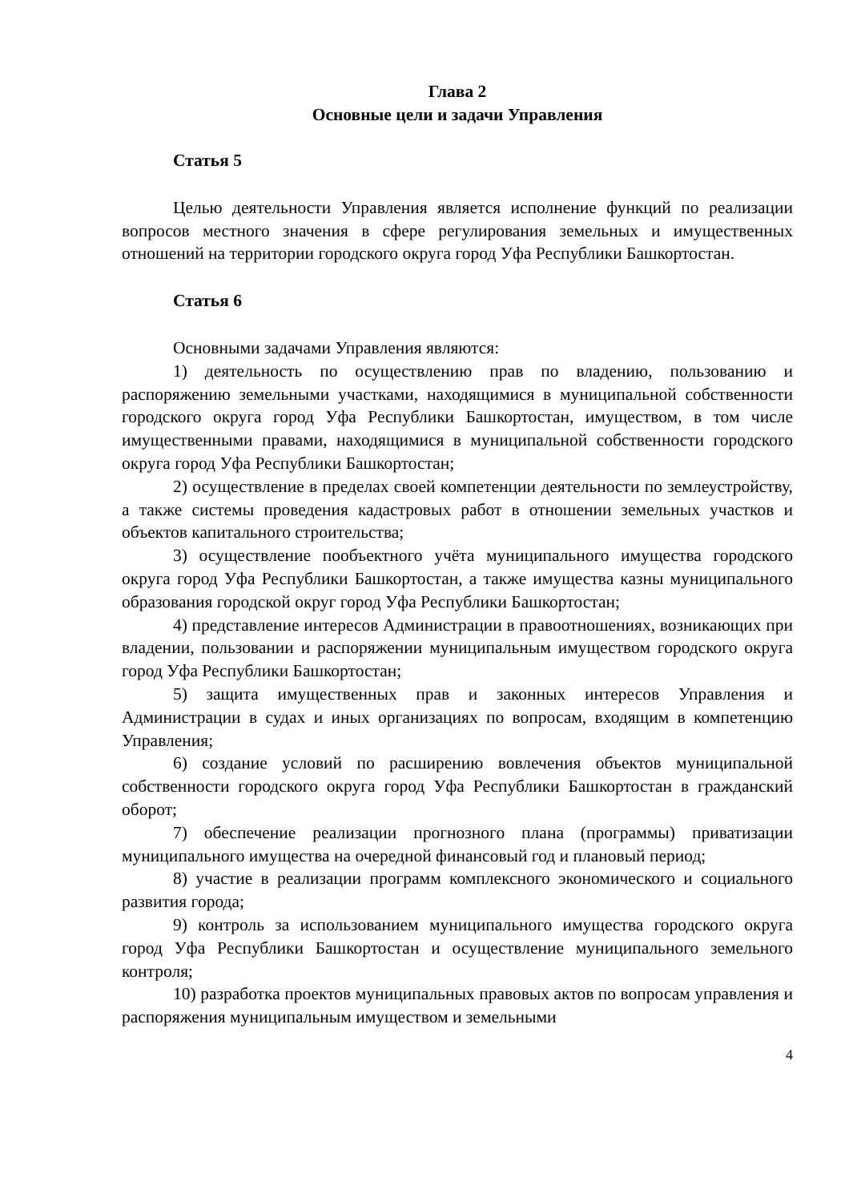Глава 2
Основные цели и задачи Управления
Статья 5
Целью деятельности Управления является исполнение функций по реализации вопросов местного значения в сфере регулирования земельных и имущественных отношений на территории городского округа город Уфа Республики Башкортостан.
Статья 6
Основными задачами Управления являются:
1) деятельность по осуществлению прав по владению, пользованию и распоряжению земельными участками, находящимися в муниципальной собственности городского округа город Уфа Республики Башкортостан, имуществом, в том числе имущественными правами, находящимися в муниципальной собственности городского округа город Уфа Республики Башкортостан;
2) осуществление в пределах своей компетенции деятельности по землеустройству, а также системы проведения кадастровых работ в отношении земельных участков и объектов капитального строительства;
3) осуществление пообъектного учёта муниципального имущества городского округа город Уфа Республики Башкортостан, а также имущества казны муниципального образования городской округ город Уфа Республики Башкортостан;
4) представление интересов Администрации в правоотношениях, возникающих при владении, пользовании и распоряжении муниципальным имуществом городского округа город Уфа Республики Башкортостан;
5) защита имущественных прав и законных интересов Управления и Администрации в судах и иных организациях по вопросам, входящим в компетенцию Управления;
6) создание условий по расширению вовлечения объектов муниципальной собственности городского округа город Уфа Республики Башкортостан в гражданский оборот;
7) обеспечение реализации прогнозного плана (программы) приватизации муниципального имущества на очередной финансовый год и плановый период;
8) участие в реализации программ комплексного экономического и социального развития города;
9) контроль за использованием муниципального имущества городского округа город Уфа Республики Башкортостан и осуществление муниципального земельного контроля;
10) разработка проектов муниципальных правовых актов по вопросам управления и распоряжения муниципальным имуществом и земельными
4